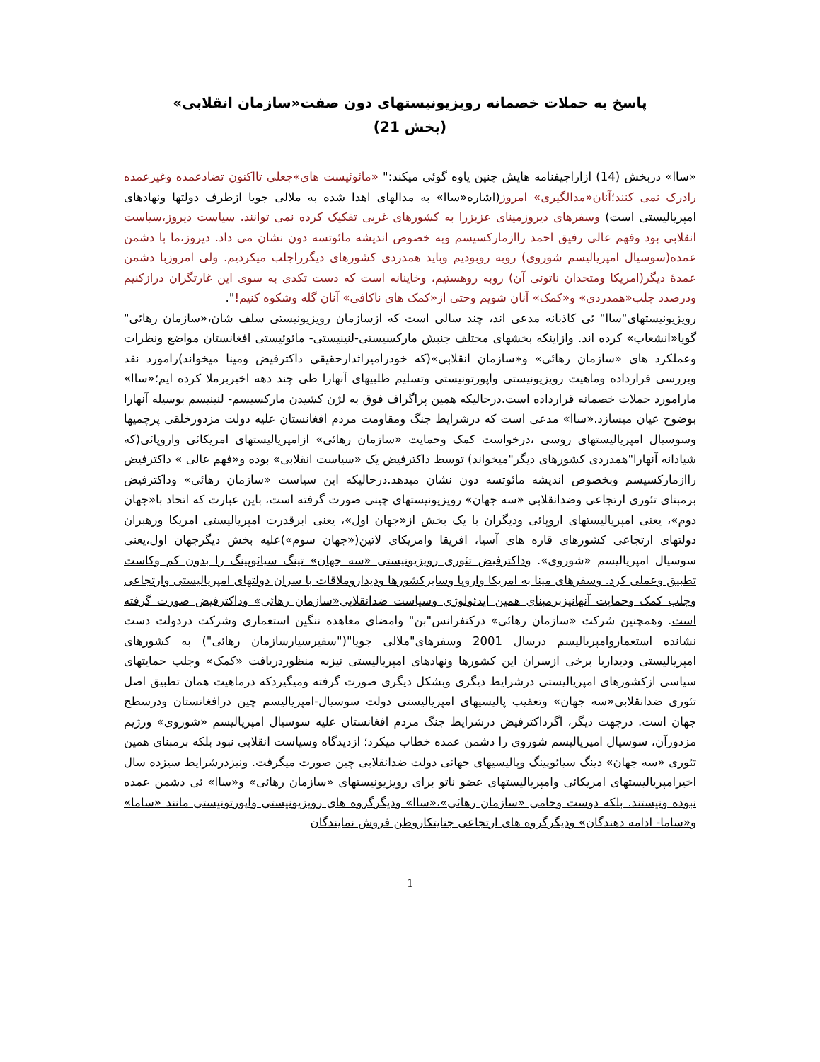پاسخ به حملات خصمانه رویزیونیستهای دون صفت«سازمان انقلابی»
(بخش 21)
«ساا» دربخش (14) ازاراجیفنامه هایش چنین یاوه گوئی میکند:" «مائوئیست های»جعلی تااکنون تضادعمده وغیرعمده رادرک نمی کنند؛آنان«مدالگیری» امروز(اشاره«ساا» به مدالهای اهدا شده به ملالی جویا ازطرف دولتها ونهادهای امپریالیستی است) وسفرهای دیروزمینای عزیزرا به کشورهای غربی تفکیک کرده نمی توانند. سیاست دیروز،سیاست انقلابی بود وفهم عالی رفیق احمد راازمارکسیسم وبه خصوص اندیشه مائوتسه دون نشان می داد. دیروز،ما با دشمن عمده(سوسیال امپریالیسم شوروی) روبه روبودیم وباید همدردی کشورهای دیگرراجلب میکردیم. ولی امروزبا دشمن عمدهٔ دیگر(امریکا ومتحدان ناتوئی آن) روبه روهستیم، وخاینانه است که دست تکدی به سوی این غارتگران درازکنیم ودرصدد جلب«همدردی» و«کمک» آنان شویم وحتی از«کمک های ناکافی» آنان گله وشکوه کنیم!".
رویزیونیستهای"ساا" ئی کاذبانه مدعی اند، چند سالی است که ازسازمان رویزیونیستی سلف شان،«سازمان رهائی" گویا«انشعاب» کرده اند. وازاینکه بخشهای مختلف جنبش مارکسیستی-لنینیستی- مائوئیستی افغانستان مواضع ونظرات وعملکرد های «سازمان رهائی» و«سازمان انقلابی»(که خودرامیراثدارحقیقی داکترفیض ومینا میخواند)رامورد نقد وبررسی قرارداده وماهیت رویزیونیستی واپورتونیستی وتسلیم طلبیهای آنهارا طی چند دهه اخیربرملا کرده ایم؛«ساا» مارامورد حملات خصمانه قرارداده است.درحالیکه همین پراگراف فوق به لژن کشیدن مارکسیسم- لنینیسم بوسیله آنهارا بوضوح عیان میسازد.«ساا» مدعی است که درشرایط جنگ ومقاومت مردم افغانستان علیه دولت مزدورخلقی پرچمیها وسوسیال امپریالیستهای روسی ،درخواست کمک وحمایت «سازمان رهائی» ازامپریالیستهای امریکائی واروپائی(که شیادانه آنهارا"همدردی کشورهای دیگر"میخواند) توسط داکترفیض یک «سیاست انقلابی» بوده و«فهم عالی » داکترفیض راازمارکسیسم وبخصوص اندیشه مائوتسه دون نشان میدهد.درحالیکه این سیاست «سازمان رهائی» وداکترفیض برمبنای تئوری ارتجاعی وضدانقلابی «سه جهان» رویزیونیستهای چینی صورت گرفته است، باین عبارت که اتحاد با«جهان دوم»، یعنی امپریالیستهای اروپائی ودیگران با یک بخش از«جهان اول»، یعنی ابرقدرت امپریالیستی امریکا ورهبران دولتهای ارتجاعی کشورهای قاره های آسیا، افریقا وامریکای لاتین(«جهان سوم»)علیه بخش دیگرجهان اول،یعنی سوسیال امپریالیسم «شوروی». وداکترفیض تئوری رویزیونیستی «سه جهان» تینگ سیائوپینگ را بدون کم وکاست تطبیق وعملی کرد. وسفرهای مینا به امریکا واروپا وسایرکشورها ودیداروملاقات با سران دولتهای امپریالیستی وارتجاعی وجلب کمک وحمایت آنهانیزبرمبنای همین ایدئولوژی وسیاست ضدانقلابی«سازمان رهائی» وداکترفیض صورت گرفته است. وهمچنین شرکت «سازمان رهائی» درکنفرانس"بن" وامضای معاهده ننگین استعماری وشرکت دردولت دست نشانده استعماروامپریالیسم درسال 2001 وسفرهای"ملالی جویا"("سفیرسیارسازمان رهائی") به کشورهای امپریالیستی ودیداربا برخی ازسران این کشورها ونهادهای امپریالیستی نیزبه منظوردریافت «کمک» وجلب حمایتهای سیاسی ازکشورهای امپریالیستی درشرایط دیگری وبشکل دیگری صورت گرفته ومیگیردکه درماهیت همان تطبیق اصل تئوری ضدانقلابی«سه جهان» وتعقیب پالیسیهای امپریالیستی دولت سوسیال-امپریالیسم چین درافغانستان ودرسطح جهان است. درجهت دیگر، اگرداکترفیض درشرایط جنگ مردم افغانستان علیه سوسیال امپریالیسم «شوروی» ورژیم مزدورآن، سوسیال امپریالیسم شوروی را دشمن عمده خطاب میکرد؛ ازدیدگاه وسیاست انقلابی نبود بلکه برمبنای همین تئوری «سه جهان» دینگ سیائوپینگ وپالیسیهای جهانی دولت ضدانقلابی چین صورت میگرفت. ونیزدرشرایط سیزده سال اخیرامپریالیستهای امریکائی وامپریالیستهای عضو ناتو برای رویزیونیستهای «سازمان رهائی» و«ساا» ئی دشمن عمده نبوده ونیستند. بلکه دوست وحامی «سازمان رهائی»،«ساا» ودیگرگروه های رویزیونیستی واپورتونیستی مانند «ساما» و«ساما- ادامه دهندگان» ودیگرگروه های ارتجاعی جنایتکاروطن فروش نمایندگان
1